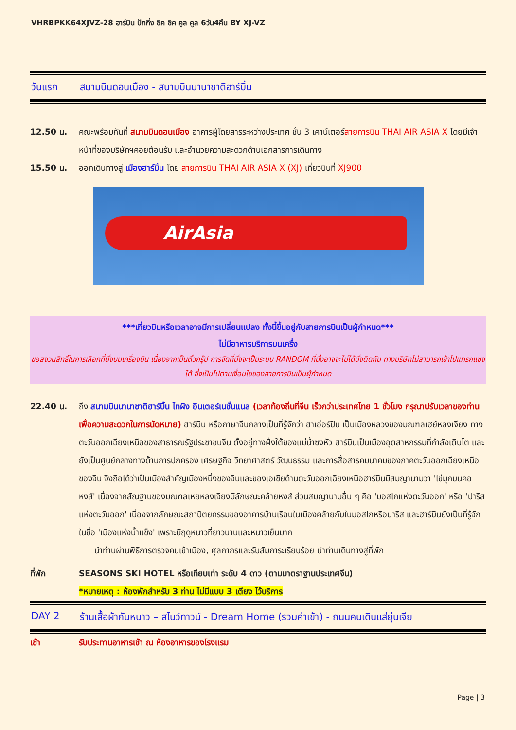VHRBPKK64XJVZ-28 ฮาร์บิน ปักกิ่ง ชิค ชิค คูล คูล 6วัน4คืน BY XJ-VZ
วันแรก สนามบินดอนเมือง - สนามบินนานาชาติฮาร์บิ้น
12.50 น. คณะพร้อมกันที่ สนามบินดอนเมือง อาคารผู้โดยสารระหว่างประเทศ ชั้น 3 เคาน์เตอร์สายการบิน THAI AIR ASIA X โดยมีเจ้าหน้าที่ของบริษัทฯคอยต้อนรับ และอำนวยความสะดวกด้านเอกสารการเดินทาง
15.50 น. ออกเดินทางสู่ เมืองฮาร์บิ้น โดย สายการบิน THAI AIR ASIA X (XJ) เที่ยวบินที่ XJ900
AirAsia
***เที่ยวบินหรือเวลาอาจมีการเปลี่ยนแปลง ทั้งนี้ขึ้นอยู่กับสายการบินเป็นผู้กำหนด***
ไม่มีอาหารบริการบนเครื่ง
ขอสงวนสิทธิ์ในการเลือกที่นั่งบนเครื่องบิน เนื่องจากเป็นตั๋วกรุ๊ป การจัดที่นั่งจะเป็นระบบ RANDOM ที่นั่งอาจจะไม่ได้นั่งติดกัน ทางบริษัทไม่สามารถเข้าไปแทรกแซงได้ ซึ่งเป็นไปตามเงื่อนไขของสายการบินเป็นผู้กำหนด
22.40 น. ถึง สนามบินนานาชาติฮาร์บิ้น ไทผิง อินเตอร์เนชั่นแนล (เวลาท้องถิ่นที่จีน เร็วกว่าประเทศไทย 1 ชั่วโมง กรุณาปรับเวลาของท่านเพื่อความสะดวกในการนัดหมาย) ฮาร์บิน หรือภาษาจีนกลางเป็นที่รู้จักว่า ฮาเอ่อร์ปิน เป็นเมืองหลวงของมณฑลเฮย์หลงเจียง ทางตะวันออกเฉียงเหนือของสาธารณรัฐประชาชนจีน ตั้งอยู่ทางฝั่งใต้ของแม่น้ำซงหัว ฮาร์บินเป็นเมืองอุตสาหกรรมที่กำลังเติบโต และยังเป็นศูนย์กลางทางด้านการปกครอง เศรษฐกิจ วิทยาศาสตร์ วัฒนธรรม และการสื่อสารคมนาคมของภาคตะวันออกเฉียงเหนือของจีน จึงถือได้ว่าเป็นเมืองสำคัญเมืองหนึ่งของจีนและของเอเชียด้านตะวันออกเฉียงเหนือฮาร์บินมีสมญานามว่า 'ไข่มุกบนคอหงส์' เนื่องจากสัณฐานของมณฑลเหยหลงเจียงมีลักษณะคล้ายหงส์ ส่วนสมญานามอื่น ๆ คือ 'มอสโกแห่งตะวันออก' หรือ 'ปารีสแห่งตะวันออก' เนื่องจากลักษณะสถาปัตยกรรมของอาคารบ้านเรือนในเมืองคล้ายกับในมอสโกหรือปารีส และฮาร์บินยังเป็นที่รู้จักในชื่อ 'เมืองแห่งน้ำแข็ง' เพราะมีฤดูหนาวที่ยาวนานและหนาวเย็นมาก
นำท่านผ่านพิธีการตรวจคนเข้าเมือง, ศุลกากรและรับสัมภาระเรียบร้อย นำท่านเดินทางสู่ที่พัก
ที่พัก SEASONS SKI HOTEL หรือเทียบเท่า ระดับ 4 ดาว (ตามมาตราฐานประเทศจีน)
*หมายเหตุ : ห้องพักสำหรับ 3 ท่าน ไม่มีแบบ 3 เตียง ไว้บริการ
DAY 2 ร้านเสื้อผ้ากันหนาว – สโนว์ทาวน์ - Dream Home (รวมค่าเข้า) - ถนนคนเดินแส่ยุ่นเจีย
เช้า รับประทานอาหารเช้า ณ ห้องอาหารของโรงแรม
Page | 3